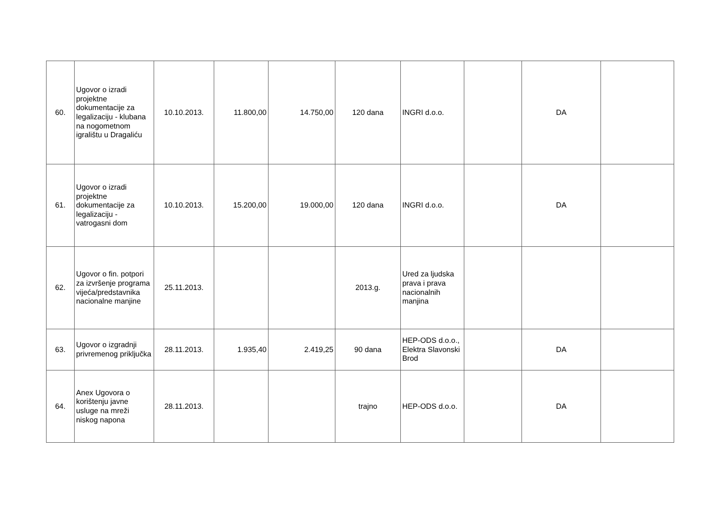| 60. | Ugovor o izradi projektne dokumentacije za legalizaciju - klubana na nogometnom igralištu u Dragaliću | 10.10.2013. | 11.800,00 | 14.750,00 | 120 dana | INGRI d.o.o. | | DA | |
| 61. | Ugovor o izradi projektne dokumentacije za legalizaciju - vatrogasni dom | 10.10.2013. | 15.200,00 | 19.000,00 | 120 dana | INGRI d.o.o. | | DA | |
| 62. | Ugovor o fin. potpori za izvršenje programa vijeća/predstavnika nacionalne manjine | 25.11.2013. | | | 2013.g. | Ured za ljudska prava i prava nacionalnih manjina | | | |
| 63. | Ugovor o izgradnji privremenog priključka | 28.11.2013. | 1.935,40 | 2.419,25 | 90 dana | HEP-ODS d.o.o., Elektra Slavonski Brod | | DA | |
| 64. | Anex Ugovora o korištenju javne usluge na mreži niskog napona | 28.11.2013. | | | trajno | HEP-ODS d.o.o. | | DA | |